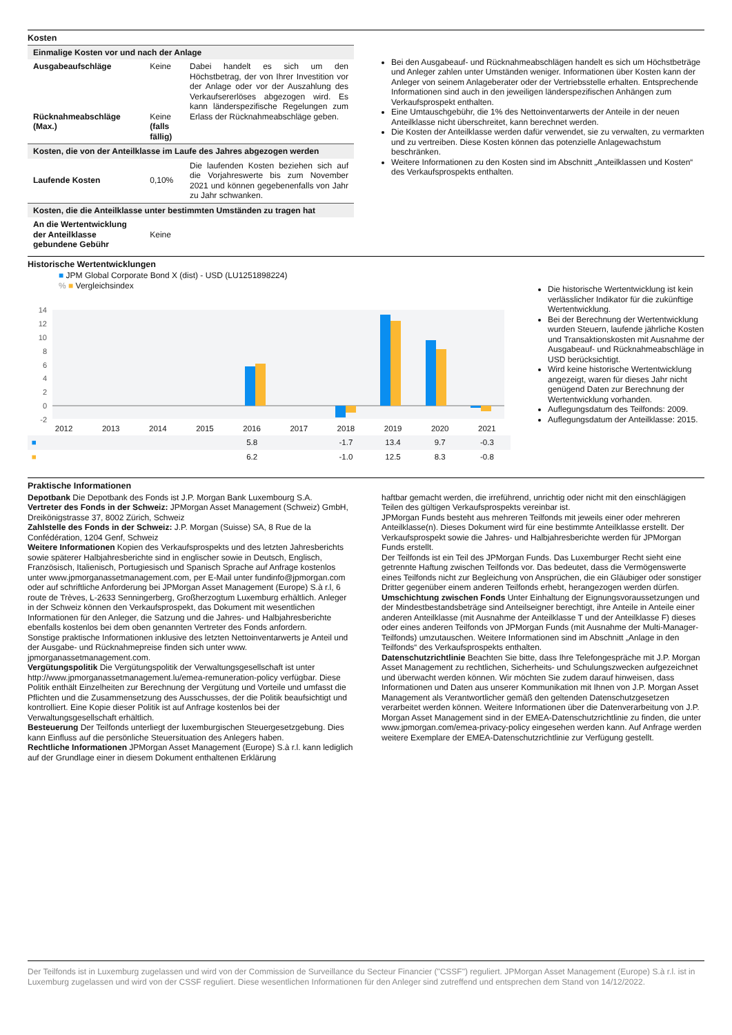Kosten
| Einmalige Kosten vor und nach der Anlage | | |
| --- | --- | --- |
| Ausgabeaufschläge Rücknahmeabschläge (Max.) | Keine Keine (falls fällig) | Dabei handelt es sich um den Höchstbetrag, der von Ihrer Investition vor der Anlage oder vor der Auszahlung des Verkaufsererlöses abgezogen wird. Es kann länderspezifische Regelungen zum Erlass der Rücknahmeabschläge geben. |
| Kosten, die von der Anteilklasse im Laufe des Jahres abgezogen werden | | |
| Laufende Kosten | 0,10% | Die laufenden Kosten beziehen sich auf die Vorjahreswerte bis zum November 2021 und können gegebenenfalls von Jahr zu Jahr schwanken. |
| Kosten, die die Anteilklasse unter bestimmten Umständen zu tragen hat | | |
| An die Wertentwicklung der Anteilklasse gebundene Gebühr | Keine | |
Bei den Ausgabeauf- und Rücknahmeabschlägen handelt es sich um Höchstbeträge und Anleger zahlen unter Umständen weniger. Informationen über Kosten kann der Anleger von seinem Anlageberater oder der Vertriebsstelle erhalten. Entsprechende Informationen sind auch in den jeweiligen länderspezifischen Anhängen zum Verkaufsprospekt enthalten.
Eine Umtauschgebühr, die 1% des Nettoinventarwerts der Anteile in der neuen Anteilklasse nicht überschreitet, kann berechnet werden.
Die Kosten der Anteilklasse werden dafür verwendet, sie zu verwalten, zu vermarkten und zu vertreiben. Diese Kosten können das potenzielle Anlagewachstum beschränken.
Weitere Informationen zu den Kosten sind im Abschnitt „Anteilklassen und Kosten“ des Verkaufsprospekts enthalten.
Historische Wertentwicklungen
■ JPM Global Corporate Bond X (dist) - USD (LU1251898224)
% ■ Vergleichsindex
14
12
10
8
6
4
2
0
-2
| | 2012 | 2013 | 2014 | 2015 | 2016 | 2017 | 2018 | 2019 | 2020 | 2021 |
| ■ | | | | | 5.8 | | -1.7 | 13.4 | 9.7 | -0.3 |
| ■ | | | | | 6.2 | | -1.0 | 12.5 | 8.3 | -0.8 |
Die historische Wertentwicklung ist kein verlässlicher Indikator für die zukünftige Wertentwicklung.
Bei der Berechnung der Wertentwicklung wurden Steuern, laufende jährliche Kosten und Transaktionskosten mit Ausnahme der Ausgabeauf- und Rücknahmeabschläge in USD berücksichtigt.
Wird keine historische Wertentwicklung angezeigt, waren für dieses Jahr nicht genügend Daten zur Berechnung der Wertentwicklung vorhanden.
Auflegungsdatum des Teilfonds: 2009.
Auflegungsdatum der Anteilklasse: 2015.
Praktische Informationen
Depotbank Die Depotbank des Fonds ist J.P. Morgan Bank Luxembourg S.A.
Vertreter des Fonds in der Schweiz: JPMorgan Asset Management (Schweiz) GmbH, Dreikönigstrasse 37, 8002 Zürich, Schweiz
Zahlstelle des Fonds in der Schweiz: J.P. Morgan (Suisse) SA, 8 Rue de la Confédération, 1204 Genf, Schweiz
Weitere Informationen Kopien des Verkaufsprospekts und des letzten Jahresberichts sowie späterer Halbjahresberichte sind in englischer sowie in Deutsch, Englisch, Französisch, Italienisch, Portugiesisch und Spanisch Sprache auf Anfrage kostenlos unter www.jpmorganassetmanagement.com, per E-Mail unter fundinfo@jpmorgan.com oder auf schriftliche Anforderung bei JPMorgan Asset Management (Europe) S.à r.l, 6 route de Trèves, L-2633 Senningerberg, Großherzogtum Luxemburg erhältlich. Anleger in der Schweiz können den Verkaufsprospekt, das Dokument mit wesentlichen Informationen für den Anleger, die Satzung und die Jahres- und Halbjahresberichte ebenfalls kostenlos bei dem oben genannten Vertreter des Fonds anfordern.
Sonstige praktische Informationen inklusive des letzten Nettoinventarwerts je Anteil und der Ausgabe- und Rücknahmepreise finden sich unter www. jpmorganassetmanagement.com.
Vergütungspolitik Die Vergütungspolitik der Verwaltungsgesellschaft ist unter http://www.jpmorganassetmanagement.lu/emea-remuneration-policy verfügbar. Diese Politik enthält Einzelheiten zur Berechnung der Vergütung und Vorteile und umfasst die Pflichten und die Zusammensetzung des Ausschusses, der die Politik beaufsichtigt und kontrolliert. Eine Kopie dieser Politik ist auf Anfrage kostenlos bei der Verwaltungsgesellschaft erhältlich.
Besteuerung Der Teilfonds unterliegt der luxemburgischen Steuergesetzgebung. Dies kann Einfluss auf die persönliche Steuersituation des Anlegers haben.
Rechtliche Informationen JPMorgan Asset Management (Europe) S.à r.l. kann lediglich auf der Grundlage einer in diesem Dokument enthaltenen Erklärung
haftbar gemacht werden, die irreführend, unrichtig oder nicht mit den einschlägigen Teilen des gültigen Verkaufsprospekts vereinbar ist.
JPMorgan Funds besteht aus mehreren Teilfonds mit jeweils einer oder mehreren Anteilklasse(n). Dieses Dokument wird für eine bestimmte Anteilklasse erstellt. Der Verkaufsprospekt sowie die Jahres- und Halbjahresberichte werden für JPMorgan Funds erstellt.
Der Teilfonds ist ein Teil des JPMorgan Funds. Das Luxemburger Recht sieht eine getrennte Haftung zwischen Teilfonds vor. Das bedeutet, dass die Vermögenswerte eines Teilfonds nicht zur Begleichung von Ansprüchen, die ein Gläubiger oder sonstiger Dritter gegenüber einem anderen Teilfonds erhebt, herangezogen werden dürfen.
Umschichtung zwischen Fonds Unter Einhaltung der Eignungsvoraussetzungen und der Mindestbestandsbeträge sind Anteilseigner berechtigt, ihre Anteile in Anteile einer anderen Anteilklasse (mit Ausnahme der Anteilklasse T und der Anteilklasse F) dieses oder eines anderen Teilfonds von JPMorgan Funds (mit Ausnahme der Multi-Manager-Teilfonds) umzutauschen. Weitere Informationen sind im Abschnitt „Anlage in den Teilfonds“ des Verkaufsprospekts enthalten.
Datenschutzrichtlinie Beachten Sie bitte, dass Ihre Telefongespräche mit J.P. Morgan Asset Management zu rechtlichen, Sicherheits- und Schulungszwecken aufgezeichnet und überwacht werden können. Wir möchten Sie zudem darauf hinweisen, dass Informationen und Daten aus unserer Kommunikation mit Ihnen von J.P. Morgan Asset Management als Verantwortlicher gemäß den geltenden Datenschutzgesetzen verarbeitet werden können. Weitere Informationen über die Datenverarbeitung von J.P. Morgan Asset Management sind in der EMEA-Datenschutzrichtlinie zu finden, die unter www.jpmorgan.com/emea-privacy-policy eingesehen werden kann. Auf Anfrage werden weitere Exemplare der EMEA-Datenschutzrichtlinie zur Verfügung gestellt.
Der Teilfonds ist in Luxemburg zugelassen und wird von der Commission de Surveillance du Secteur Financier ("CSSF") reguliert. JPMorgan Asset Management (Europe) S.à r.l. ist in Luxemburg zugelassen und wird von der CSSF reguliert. Diese wesentlichen Informationen für den Anleger sind zutreffend und entsprechen dem Stand von 14/12/2022.